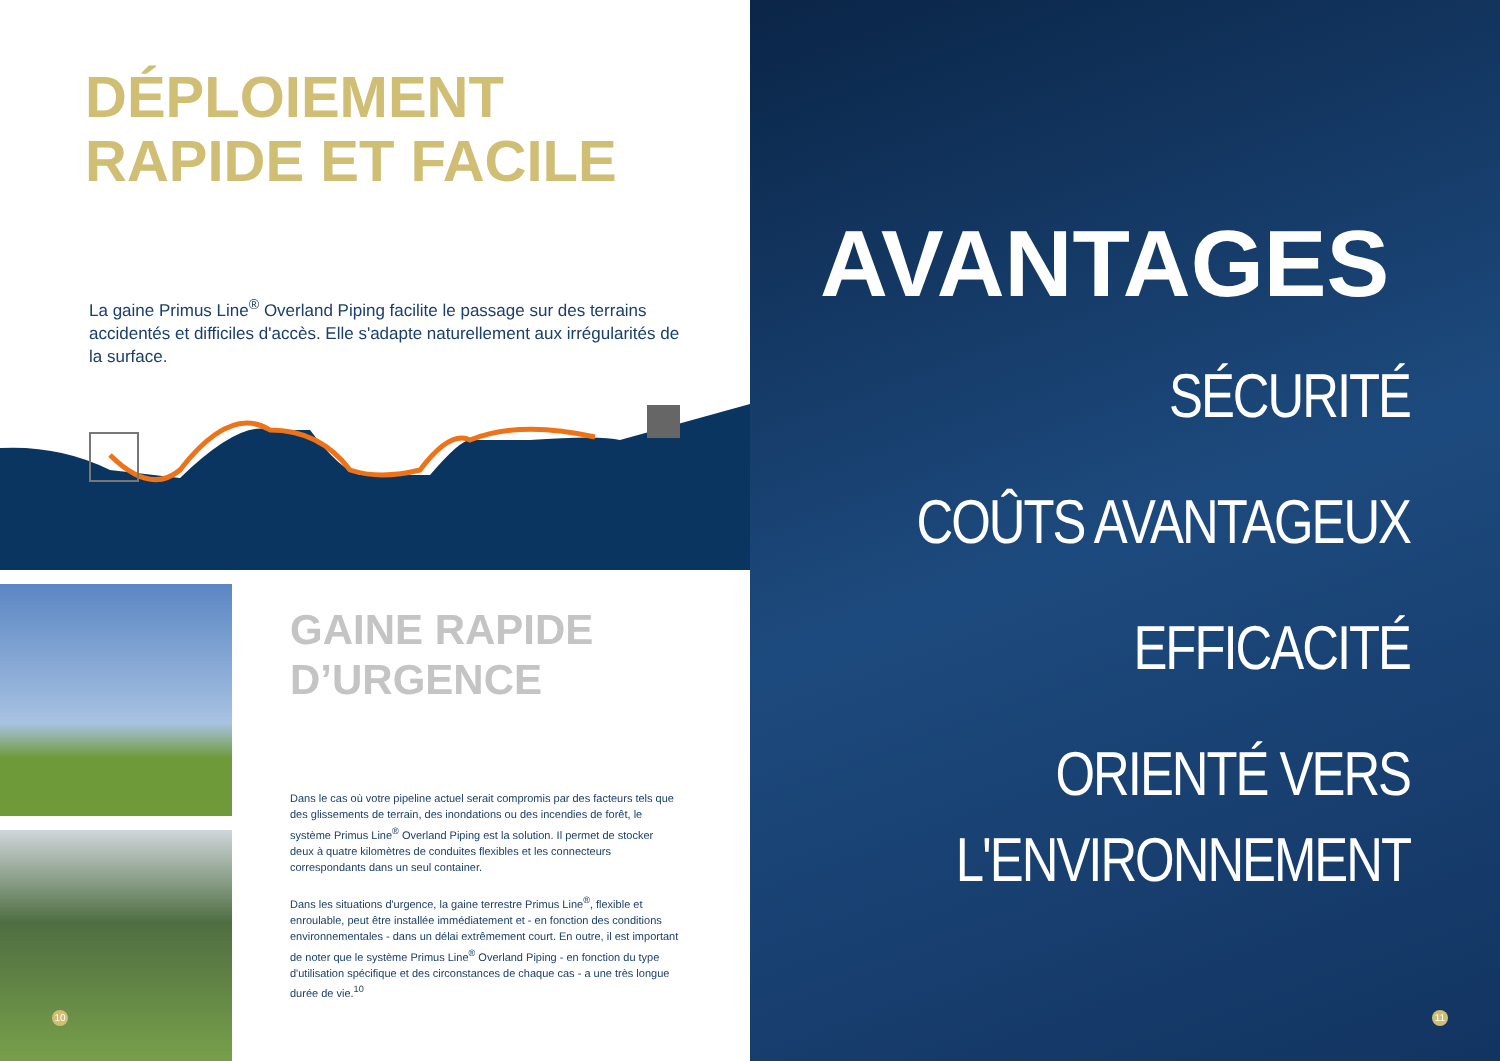DÉPLOIEMENT
RAPIDE ET FACILE
La gaine Primus Line<sup>®</sup> Overland Piping facilite le passage sur des terrains accidentés et difficiles d'accès. Elle s'adapte naturellement aux irrégularités de la surface.
GAINE RAPIDE
D’URGENCE
Dans le cas où votre pipeline actuel serait compromis par des facteurs tels que des glissements de terrain, des inondations ou des incendies de forêt, le système Primus Line<sup>®</sup> Overland Piping est la solution. Il permet de stocker deux à quatre kilomètres de conduites flexibles et les connecteurs correspondants dans un seul container.
Dans les situations d'urgence, la gaine terrestre Primus Line<sup>®</sup>, flexible et enroulable, peut être installée immédiatement et - en fonction des conditions environnementales - dans un délai extrêmement court. En outre, il est important de noter que le système Primus Line<sup>®</sup> Overland Piping - en fonction du type d'utilisation spécifique et des circonstances de chaque cas - a une très longue durée de vie.<sup>10</sup>
10
AVANTAGES
SÉCURITÉ
COÛTS AVANTAGEUX
EFFICACITÉ
ORIENTÉ VERS
L'ENVIRONNEMENT
11